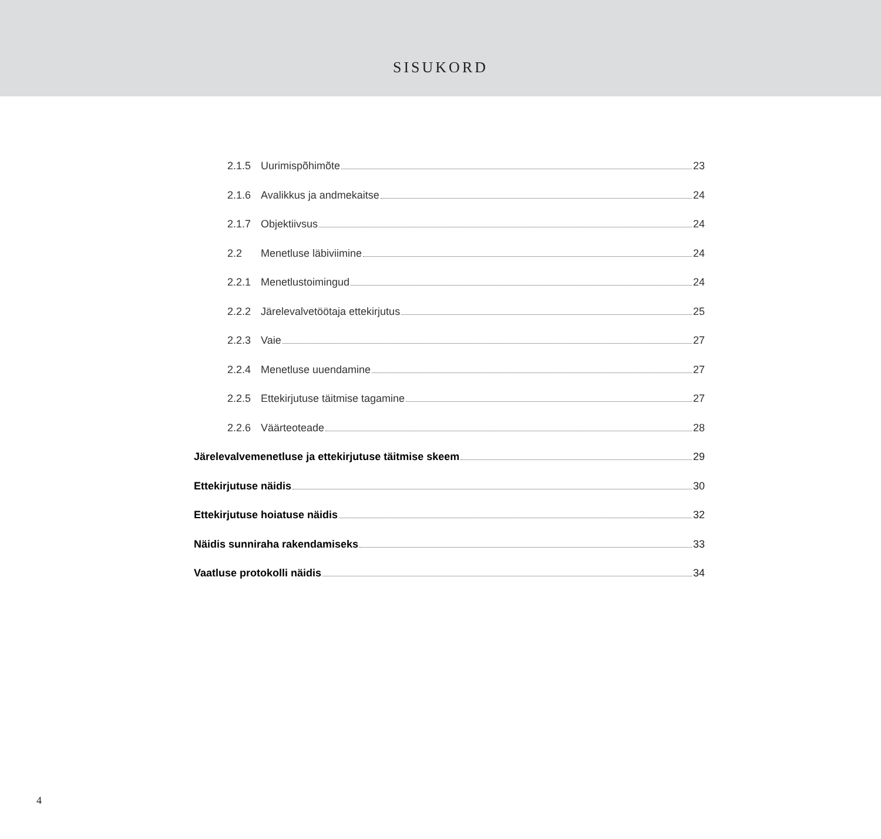SISUKORD
2.1.5 Uurimispõhimõte 23
2.1.6 Avalikkus ja andmekaitse 24
2.1.7 Objektiivsus 24
2.2 Menetluse läbiviimine 24
2.2.1 Menetlustoimingud 24
2.2.2 Järelevalvetöötaja ettekirjutus 25
2.2.3 Vaie 27
2.2.4 Menetluse uuendamine 27
2.2.5 Ettekirjutuse täitmise tagamine 27
2.2.6 Väärteoteade 28
Järelevalvemenetluse ja ettekirjutuse täitmise skeem 29
Ettekirjutuse näidis 30
Ettekirjutuse hoiatuse näidis 32
Näidis sunniraha rakendamiseks 33
Vaatluse protokolli näidis 34
4